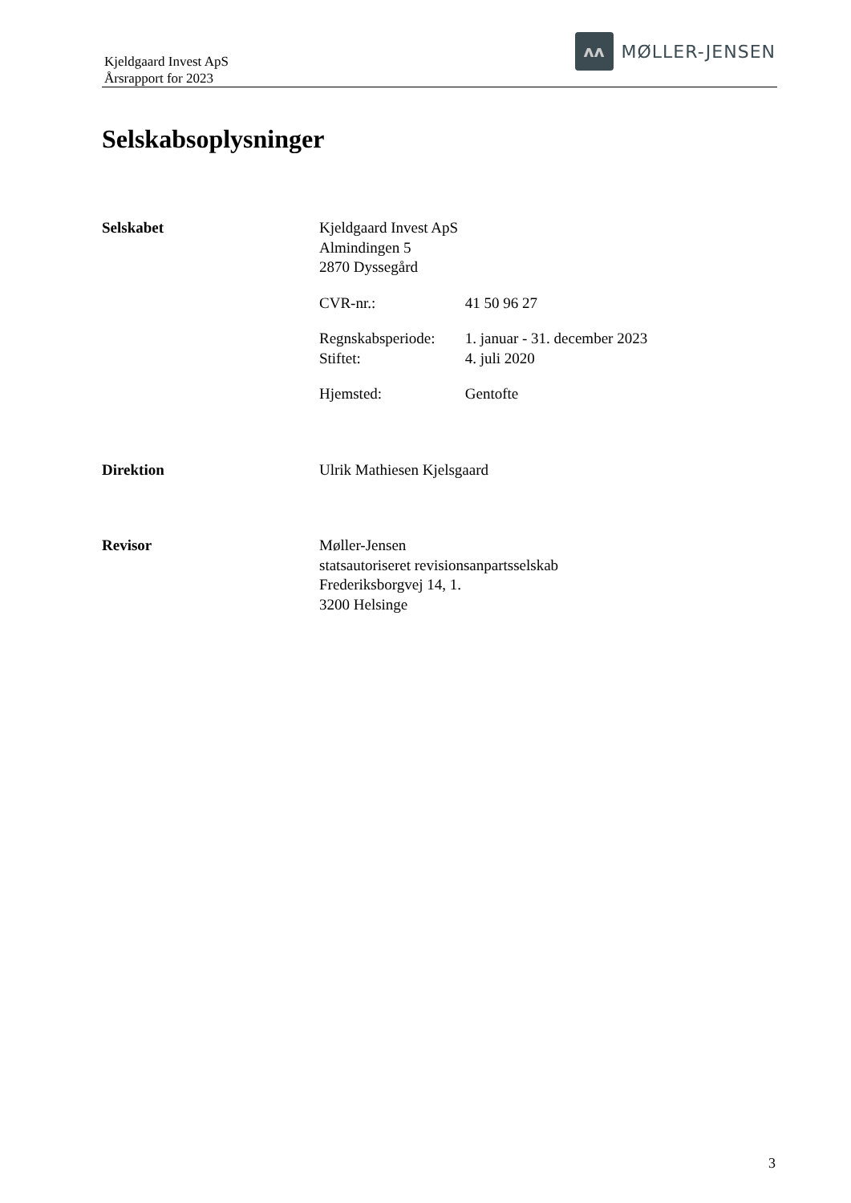Kjeldgaard Invest ApS
Årsrapport for 2023
ʌʌ
MØLLER-JENSEN
Selskabsoplysninger
Selskabet Kjeldgaard Invest ApS
Almindingen 5
2870 Dyssegård
CVR-nr.: 41 50 96 27
Regnskabsperiode: 1. januar - 31. december 2023
Stiftet: 4. juli 2020
Hjemsted: Gentofte
Direktion Ulrik Mathiesen Kjelsgaard
Revisor Møller-Jensen
statsautoriseret revisionsanpartsselskab
Frederiksborgvej 14, 1.
3200 Helsinge
3